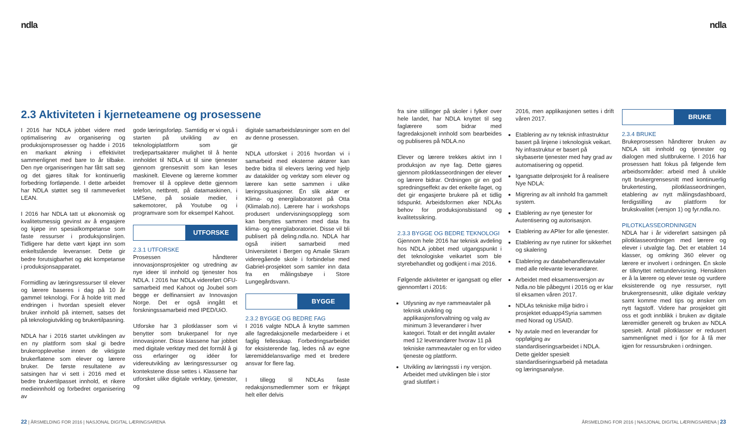ndla ndla
2.3 Aktiviteten i kjerneteamene og prosessene
I 2016 har NDLA jobbet videre med optimalisering av organisering og produksjonsprosesser og hadde i 2016 en markant økning i effektivitet sammenlignet med bare to år tilbake. Den nye organiseringen har fått satt seg og det gjøres tiltak for kontinuerlig forbedring fortløpende. I dette arbeidet har NDLA støttet seg til rammeverket LEAN.
I 2016 har NDLA tatt ut økonomisk og kvalitetsmessig gevinst av å engasjere og kjøpe inn spesialkompetanse som faste ressurser i produksjonslinjen. Tidligere har dette vært kjøpt inn som enkeltstående leveranser. Dette gir bedre forutsigbarhet og økt kompetanse i produksjonsapparatet.
Formidling av læringsressurser til elever og lærere baseres i dag på 10 år gammel teknologi. For å holde tritt med endringen i hvordan spesielt elever bruker innhold på internett, satses det på teknologiutvikling og brukertilpasning.
NDLA har i 2016 startet utviklingen av en ny plattform som skal gi bedre brukeropplevelse innen de viktigste brukerflatene som elever og lærere bruker. De første resultatene av satsingen har vi sett i 2016 med et bedre brukertilpasset innhold, et rikere medieinnhold og forbedret organisering av
gode læringsforløp. Samtidig er vi også i starten på utvikling av en teknologiplattform som gir tredjepartsaktører mulighet til å hente innholdet til NDLA ut til sine tjenester gjennom grensesnitt som kan leses maskinelt. Elevene og lærerne kommer fremover til å oppleve dette gjennom telefon, nettbrett, på datamaskinen, i LMSene, på sosiale medier, i søkemotorer, på Youtube og i programvare som for eksempel Kahoot.
UTFORSKE
2.3.1 UTFORSKE
Prosessen håndterer innovasjonsprosjekter og utredning av nye ideer til innhold og tjenester hos NDLA. I 2016 har NDLA videreført OFU-samarbeid med Kahoot og Joubel som begge er delfinansiert av Innovasjon Norge. Det er også inngått et forskningssamarbeid med IPED/UiO.
Utforske har 3 pilotklasser som vi benytter som brukerpanel for nye innovasjoner. Disse klassene har jobbet med digitale verktøy med det formål å gi oss erfaringer og idéer for videreutvikling av læringsressurser og kontekstene disse settes i. Klassene har utforsket ulike digitale verktøy, tjenester, og
digitale samarbeidsløsninger som en del av denne prosessen.
NDLA utforsket i 2016 hvordan vi i samarbeid med eksterne aktører kan bedre bidra til elevers læring ved hjelp av datakilder og verktøy som elever og lærere kan sette sammen i ulike læringssituasjoner. Én slik aktør er Klima- og energilaboratoret på Otta (Klimalab.no). Lærere har i workshops produsert undervisningsopplegg som kan benyttes sammen med data fra klima- og energilaboratoriet. Disse vil bli publisert på deling.ndla.no. NDLA har også initiert samarbeid med Universitetet i Bergen og Amalie Skram videregående skole i forbindelse med Gabriel-prosjektet som samler inn data fra en målingsbøye i Store Lungegårdsvann.
BYGGE
2.3.2 BYGGE OG BEDRE FAG
I 2016 valgte NDLA å knytte sammen alle fagredaksjonelle medarbeidere i et faglig fellesskap. Forbedringsarbeidet for eksisterende fag, ledes nå av egne læremiddelansvarlige med et bredere ansvar for flere fag.
I tillegg til NDLAs faste redaksjonsmedlemmer som er frikjøpt helt eller delvis
fra sine stillinger på skoler i fylker over hele landet, har NDLA knyttet til seg faglærere som bidrar med fagredaksjonelt innhold som bearbeides og publiseres på NDLA.no
Elever og lærere trekkes aktivt inn I produksjon av nye fag. Dette gjøres gjennom pilotklasseordningen der elever og lærere bidrar. Ordningen gir en god spredningseffekt av det enkelte faget, og det gir engasjerte brukere på et tidlig tidspunkt. Arbeidsformen øker NDLAs behov for produksjonsbistand og kvalitetssikring.
2.3.3 BYGGE OG BEDRE TEKNOLOGI
Gjennom hele 2016 har teknisk avdeling hos NDLA jobbet med utgangspunkt i det teknologiske veikartet som ble styrebehandlet og godkjent i mai 2016.
Følgende aktiviteter er igangsatt og eller gjennomført i 2016:
Utlysning av nye rammeavtaler på teknisk utvikling og applikasjonsforvaltning og valg av minimum 3 leverandører i hver kategori. Totalt er det inngått avtaler med 12 leverandører hvorav 11 på tekniske rammeavtaler og en for video tjeneste og plattform.
Utvikling av læringssti i ny versjon. Arbeidet med utviklingen ble i stor grad sluttført i
2016, men applikasjonen settes i drift våren 2017.
Etablering av ny teknisk infrastruktur basert på linjene i teknologisk veikart. Ny infrastruktur er basert på skybaserte tjenester med høy grad av automatisering og oppetid.
Igangsatte delprosjekt for å realisere Nye NDLA:
Migrering av alt innhold fra gammelt system.
Etablering av nye tjenester for Autentisering og autorisasjon.
Etablering av APIer for alle tjenester.
Etablering av nye rutiner for sikkerhet og skalering
Etablering av databehandleravtaler med alle relevante leverandører.
Arbeidet med eksamensversjon av Ndla.no ble påbegynt i 2016 og er klar til eksamen våren 2017.
NDLAs tekniske miljø bidro i prosjektet eduapp4Syria sammen med Norad og USAID.
Ny avtale med en leverandør for oppfølging av standardiseringsarbeidet i NDLA. Dette gjelder spesielt standardiseringsarbeid på metadata og læringsanalyse.
BRUKE
2.3.4 BRUKE
Brukeprosessen håndterer bruken av NDLA sitt innhold og tjenester og dialogen med sluttbrukerne. I 2016 har prosessen hatt fokus på følgende fem arbeidsområder: arbeid med å utvikle nytt brukergrensesnitt med kontinuerlig brukertesting, pilotklasseordningen, etablering av nytt målingsdashboard, ferdigstilling av plattform for brukskvalitet (versjon 1) og fyr.ndla.no.
PILOTKLASSEORDNINGEN
NDLA har i år videreført satsingen på pilotklasseordningen med lærere og elever i utvalgte fag. Det er etablert 14 klasser, og omkring 360 elever og lærere er involvert i ordningen. Én skole er tilknyttet nettundervisning. Hensikten er å la lærere og elever teste og vurdere eksisterende og nye ressurser, nytt brukergrensesnitt, ulike digitale verktøy samt komme med tips og ønsker om nytt fagstoff. Videre har prosjektet gitt oss et godt innblikk i bruken av digitale læremidler generelt og bruken av NDLA spesielt. Antall pilotklasser er redusert sammenlignet med i fjor for å få mer igjen for ressursbruken i ordningen.
22 | ÅRSMELDING FOR 2016 | NASJONAL DIGITAL LÆRINGSARENA
ÅRSMELDING FOR 2016 | NASJONAL DIGITAL LÆRINGSARENA | 23